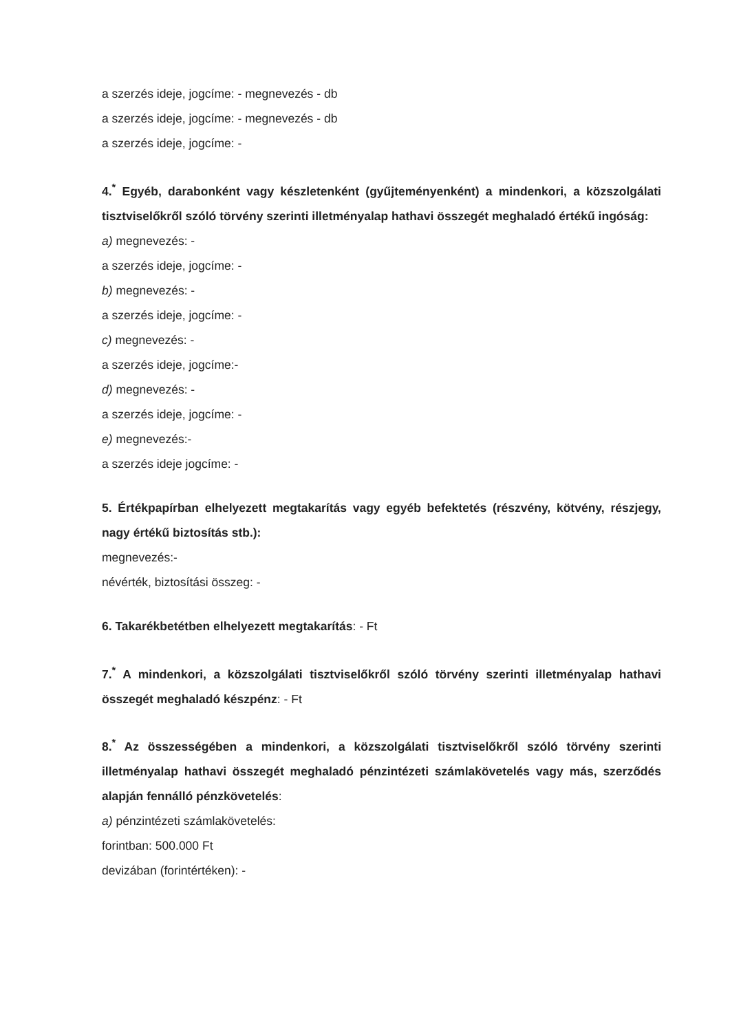a szerzés ideje, jogcíme: - megnevezés - db
a szerzés ideje, jogcíme: - megnevezés - db
a szerzés ideje, jogcíme: -
4.<sup>*</sup> Egyéb, darabonként vagy készletenként (gyűjteményenként) a mindenkori, a közszolgálati tisztviselőkről szóló törvény szerinti illetményalap hathavi összegét meghaladó értékű ingóság:
a) megnevezés: -
a szerzés ideje, jogcíme: -
b) megnevezés: -
a szerzés ideje, jogcíme: -
c) megnevezés: -
a szerzés ideje, jogcíme:-
d) megnevezés: -
a szerzés ideje, jogcíme: -
e) megnevezés:-
a szerzés ideje jogcíme: -
5. Értékpapírban elhelyezett megtakarítás vagy egyéb befektetés (részvény, kötvény, részjegy, nagy értékű biztosítás stb.):
megnevezés:-
névérték, biztosítási összeg: -
6. Takarékbetétben elhelyezett megtakarítás: - Ft
7.<sup>*</sup> A mindenkori, a közszolgálati tisztviselőkről szóló törvény szerinti illetményalap hathavi összegét meghaladó készpénz: - Ft
8.<sup>*</sup> Az összességében a mindenkori, a közszolgálati tisztviselőkről szóló törvény szerinti illetményalap hathavi összegét meghaladó pénzintézeti számlakövetelés vagy más, szerződés alapján fennálló pénzkövetelés:
a) pénzintézeti számlakövetelés:
forintban: 500.000 Ft
devizában (forintértéken): -